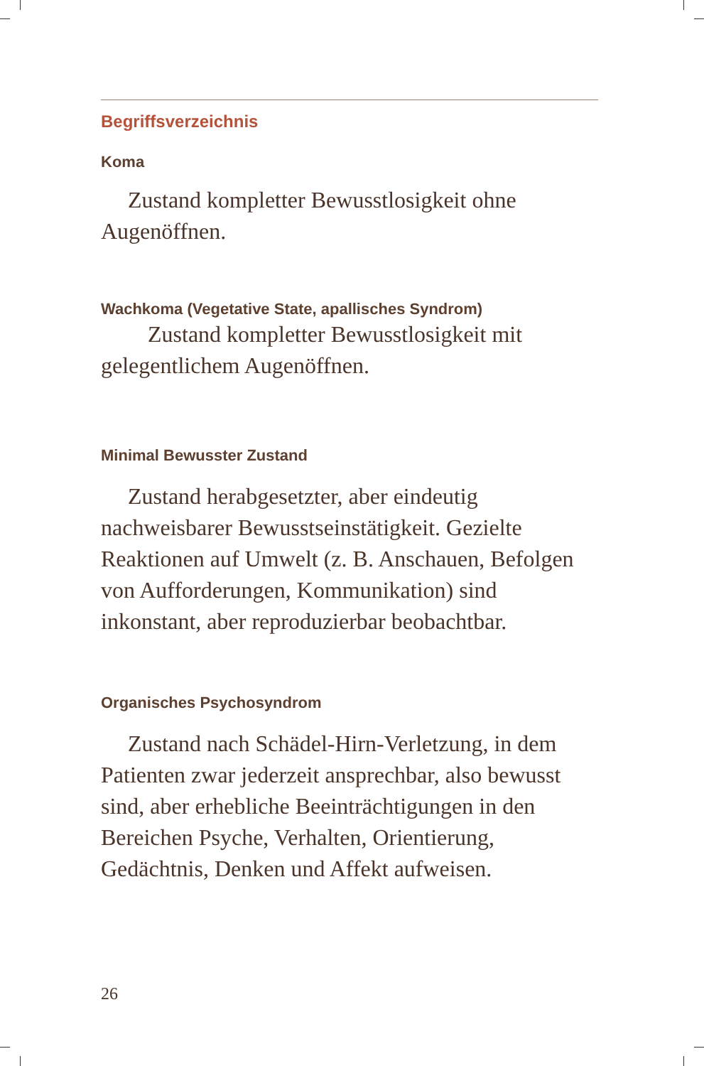Begriffsverzeichnis
Koma
Zustand kompletter Bewusstlosigkeit ohne Augenöffnen.
Wachkoma (Vegetative State, apallisches Syndrom)
Zustand kompletter Bewusstlosigkeit mit gelegentlichem Augenöffnen.
Minimal Bewusster Zustand
Zustand herabgesetzter, aber eindeutig nachweisbarer Bewusstseinstätigkeit. Gezielte Reaktionen auf Umwelt (z. B. Anschauen, Befolgen von Aufforderungen, Kommunikation) sind inkonstant, aber reproduzierbar beobachtbar.
Organisches Psychosyndrom
Zustand nach Schädel-Hirn-Verletzung, in dem Patienten zwar jederzeit ansprechbar, also bewusst sind, aber erhebliche Beeinträchtigungen in den Bereichen Psyche, Verhalten, Orientierung, Gedächtnis, Denken und Affekt aufweisen.
26